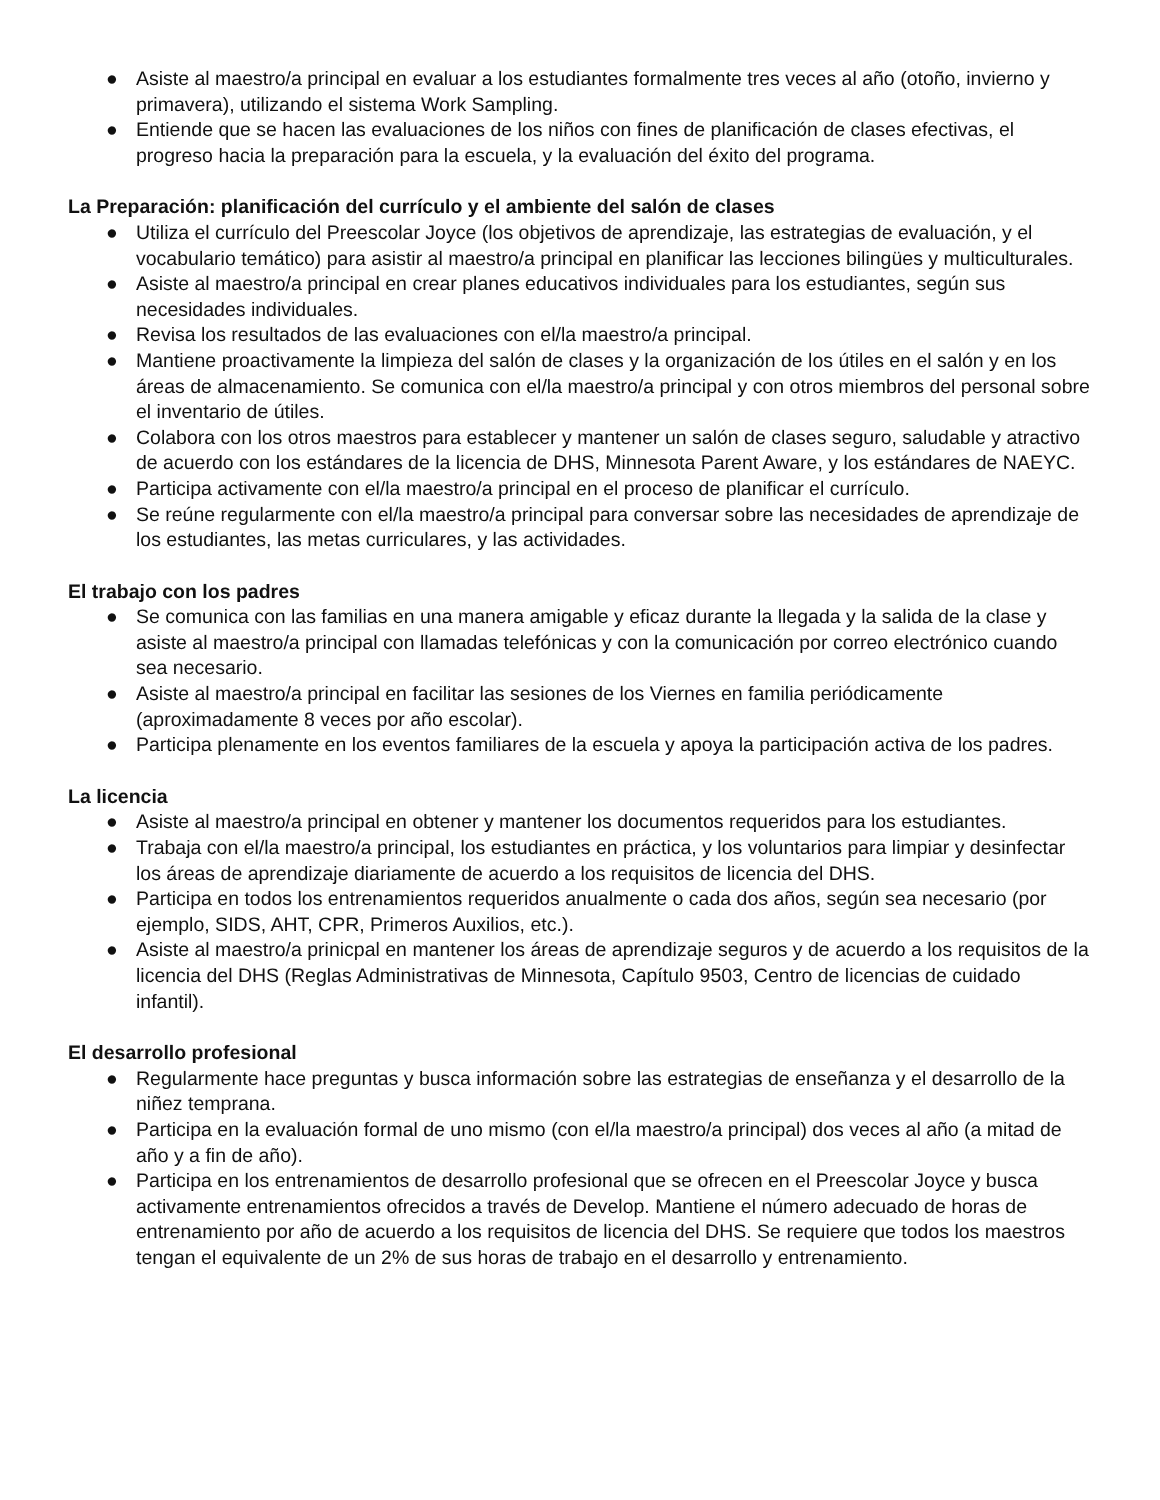● Asiste al maestro/a principal en evaluar a los estudiantes formalmente tres veces al año (otoño, invierno y primavera), utilizando el sistema Work Sampling.
● Entiende que se hacen las evaluaciones de los niños con fines de planificación de clases efectivas, el progreso hacia la preparación para la escuela, y la evaluación del éxito del programa.
La Preparación: planificación del currículo y el ambiente del salón de clases
● Utiliza el currículo del Preescolar Joyce (los objetivos de aprendizaje, las estrategias de evaluación, y el vocabulario temático) para asistir al maestro/a principal en planificar las lecciones bilingües y multiculturales.
● Asiste al maestro/a principal en crear planes educativos individuales para los estudiantes, según sus necesidades individuales.
● Revisa los resultados de las evaluaciones con el/la maestro/a principal.
● Mantiene proactivamente la limpieza del salón de clases y la organización de los útiles en el salón y en los áreas de almacenamiento. Se comunica con el/la maestro/a principal y con otros miembros del personal sobre el inventario de útiles.
● Colabora con los otros maestros para establecer y mantener un salón de clases seguro, saludable y atractivo de acuerdo con los estándares de la licencia de DHS, Minnesota Parent Aware, y los estándares de NAEYC.
● Participa activamente con el/la maestro/a principal en el proceso de planificar el currículo.
● Se reúne regularmente con el/la maestro/a principal para conversar sobre las necesidades de aprendizaje de los estudiantes, las metas curriculares, y las actividades.
El trabajo con los padres
● Se comunica con las familias en una manera amigable y eficaz durante la llegada y la salida de la clase y asiste al maestro/a principal con llamadas telefónicas y con la comunicación por correo electrónico cuando sea necesario.
● Asiste al maestro/a principal en facilitar las sesiones de los Viernes en familia periódicamente (aproximadamente 8 veces por año escolar).
● Participa plenamente en los eventos familiares de la escuela y apoya la participación activa de los padres.
La licencia
● Asiste al maestro/a principal en obtener y mantener los documentos requeridos para los estudiantes.
● Trabaja con el/la maestro/a principal, los estudiantes en práctica, y los voluntarios para limpiar y desinfectar los áreas de aprendizaje diariamente de acuerdo a los requisitos de licencia del DHS.
● Participa en todos los entrenamientos requeridos anualmente o cada dos años, según sea necesario (por ejemplo, SIDS, AHT, CPR, Primeros Auxilios, etc.).
● Asiste al maestro/a prinicpal en mantener los áreas de aprendizaje seguros y de acuerdo a los requisitos de la licencia del DHS (Reglas Administrativas de Minnesota, Capítulo 9503, Centro de licencias de cuidado infantil).
El desarrollo profesional
● Regularmente hace preguntas y busca información sobre las estrategias de enseñanza y el desarrollo de la niñez temprana.
● Participa en la evaluación formal de uno mismo (con el/la maestro/a principal) dos veces al año (a mitad de año y a fin de año).
● Participa en los entrenamientos de desarrollo profesional que se ofrecen en el Preescolar Joyce y busca activamente entrenamientos ofrecidos a través de Develop. Mantiene el número adecuado de horas de entrenamiento por año de acuerdo a los requisitos de licencia del DHS. Se requiere que todos los maestros tengan el equivalente de un 2% de sus horas de trabajo en el desarrollo y entrenamiento.